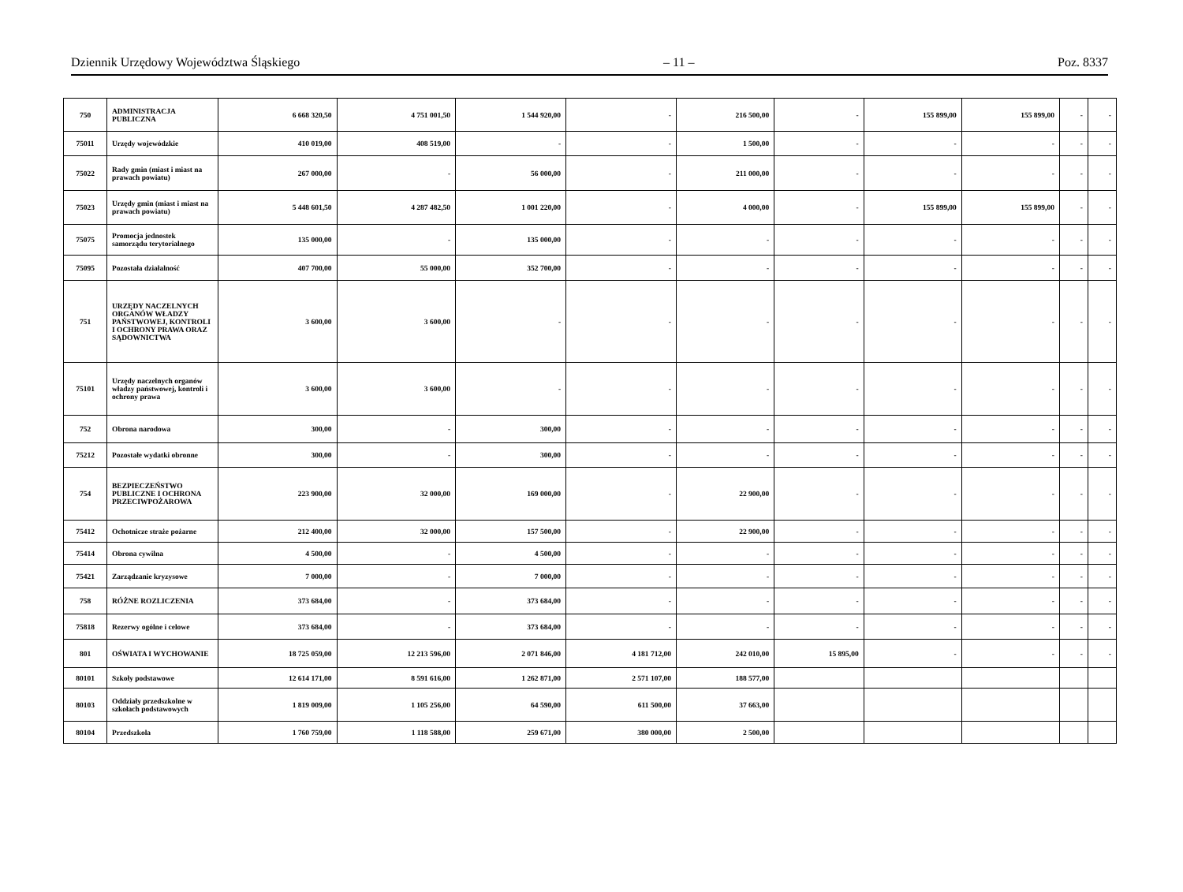Dziennik Urzędowy Województwa Śląskiego – 11 – Poz. 8337
| 750 | ADMINISTRACJA PUBLICZNA | 6 668 320,50 | 4 751 001,50 | 1 544 920,00 | - | 216 500,00 | - | 155 899,00 | 155 899,00 | - | - |
| 75011 | Urzędy wojewódzkie | 410 019,00 | 408 519,00 | - | - | 1 500,00 | - | - | - | - | - |
| 75022 | Rady gmin (miast i miast na prawach powiatu) | 267 000,00 | - | 56 000,00 | - | 211 000,00 | - | - | - | - | - |
| 75023 | Urzędy gmin (miast i miast na prawach powiatu) | 5 448 601,50 | 4 287 482,50 | 1 001 220,00 | - | 4 000,00 | - | 155 899,00 | 155 899,00 | - | - |
| 75075 | Promocja jednostek samorządu terytorialnego | 135 000,00 | - | 135 000,00 | - | - | - | - | - | - | - |
| 75095 | Pozostała działalność | 407 700,00 | 55 000,00 | 352 700,00 | - | - | - | - | - | - | - |
| 751 | URZĘDY NACZELNYCH ORGANÓW WŁADZY PAŃSTWOWEJ, KONTROLI I OCHRONY PRAWA ORAZ SĄDOWNICTWA | 3 600,00 | 3 600,00 | - | - | - | - | - | - | - | - |
| 75101 | Urzędy naczelnych organów władzy państwowej, kontroli i ochrony prawa | 3 600,00 | 3 600,00 | - | - | - | - | - | - | - | - |
| 752 | Obrona narodowa | 300,00 | - | 300,00 | - | - | - | - | - | - | - |
| 75212 | Pozostałe wydatki obronne | 300,00 | - | 300,00 | - | - | - | - | - | - | - |
| 754 | BEZPIECZEŃSTWO PUBLICZNE I OCHRONA PRZECIWPOŻAROWA | 223 900,00 | 32 000,00 | 169 000,00 | - | 22 900,00 | - | - | - | - | - |
| 75412 | Ochotnicze straże pożarne | 212 400,00 | 32 000,00 | 157 500,00 | - | 22 900,00 | - | - | - | - | - |
| 75414 | Obrona cywilna | 4 500,00 | - | 4 500,00 | - | - | - | - | - | - | - |
| 75421 | Zarządzanie kryzysowe | 7 000,00 | - | 7 000,00 | - | - | - | - | - | - | - |
| 758 | RÓŻNE ROZLICZENIA | 373 684,00 | - | 373 684,00 | - | - | - | - | - | - | - |
| 75818 | Rezerwy ogólne i celowe | 373 684,00 | - | 373 684,00 | - | - | - | - | - | - | - |
| 801 | OŚWIATA I WYCHOWANIE | 18 725 059,00 | 12 213 596,00 | 2 071 846,00 | 4 181 712,00 | 242 010,00 | 15 895,00 | - | - | - | - |
| 80101 | Szkoły podstawowe | 12 614 171,00 | 8 591 616,00 | 1 262 871,00 | 2 571 107,00 | 188 577,00 | | | | | |
| 80103 | Oddziały przedszkolne w szkołach podstawowych | 1 819 009,00 | 1 105 256,00 | 64 590,00 | 611 500,00 | 37 663,00 | | | | | |
| 80104 | Przedszkola | 1 760 759,00 | 1 118 588,00 | 259 671,00 | 380 000,00 | 2 500,00 | | | | | |